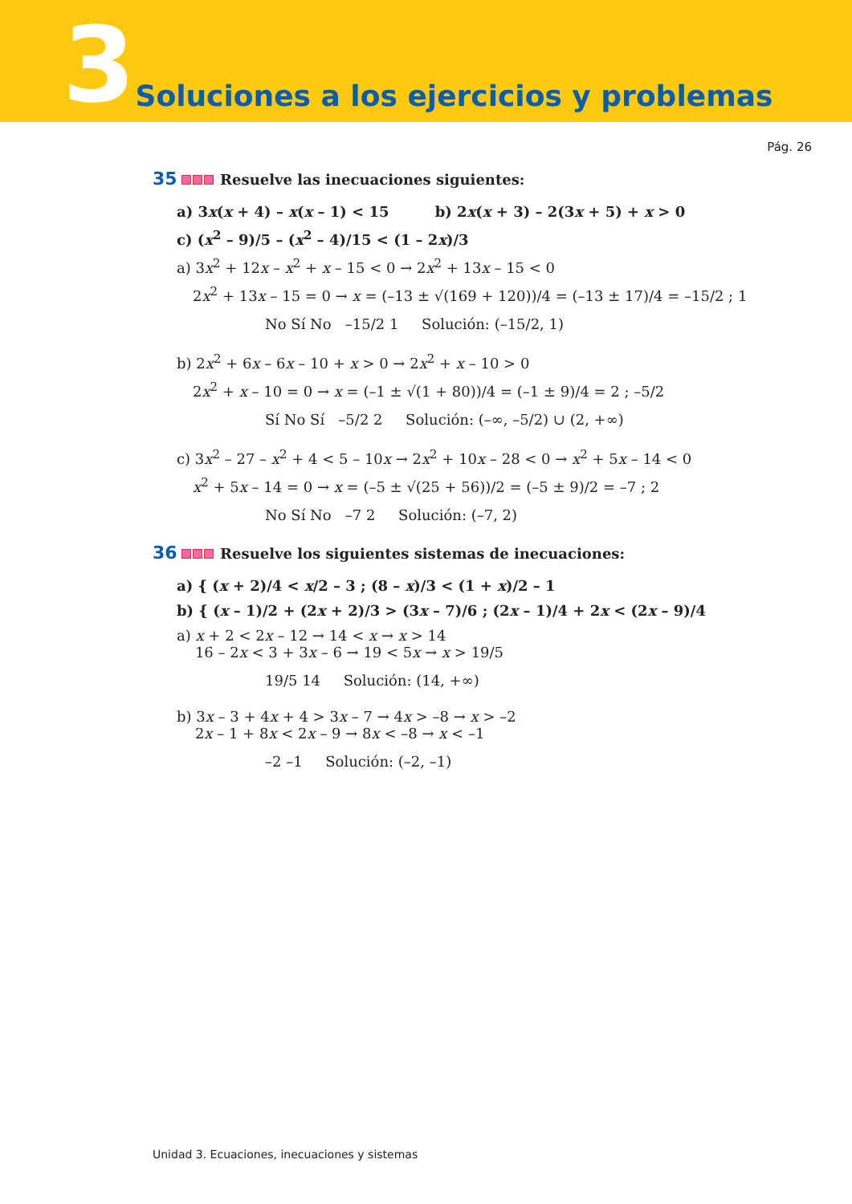3 Soluciones a los ejercicios y problemas
Pág. 26
35 Resuelve las inecuaciones siguientes:
a) 3x(x + 4) – x(x – 1) < 15 b) 2x(x + 3) – 2(3x + 5) + x > 0
c) (x<sup>2</sup> – 9)/5 – (x<sup>2</sup> – 4)/15 < (1 – 2x)/3
a) 3x<sup>2</sup> + 12x – x<sup>2</sup> + x – 15 < 0 → 2x<sup>2</sup> + 13x – 15 < 0
2x<sup>2</sup> + 13x – 15 = 0 → x = (–13 ± √(169 + 120))/4 = (–13 ± 17)/4 = –15/2 ; 1
No Sí No –15/2 1 Solución: (–15/2, 1)
b) 2x<sup>2</sup> + 6x – 6x – 10 + x > 0 → 2x<sup>2</sup> + x – 10 > 0
2x<sup>2</sup> + x – 10 = 0 → x = (–1 ± √(1 + 80))/4 = (–1 ± 9)/4 = 2 ; –5/2
Sí No Sí –5/2 2 Solución: (–∞, –5/2) ∪ (2, +∞)
c) 3x<sup>2</sup> – 27 – x<sup>2</sup> + 4 < 5 – 10x → 2x<sup>2</sup> + 10x – 28 < 0 → x<sup>2</sup> + 5x – 14 < 0
x<sup>2</sup> + 5x – 14 = 0 → x = (–5 ± √(25 + 56))/2 = (–5 ± 9)/2 = –7 ; 2
No Sí No –7 2 Solución: (–7, 2)
36 Resuelve los siguientes sistemas de inecuaciones:
a) { (x + 2)/4 < x/2 – 3 ; (8 – x)/3 < (1 + x)/2 – 1
b) { (x – 1)/2 + (2x + 2)/3 > (3x – 7)/6 ; (2x – 1)/4 + 2x < (2x – 9)/4
a) x + 2 < 2x – 12 → 14 < x → x > 14
16 – 2x < 3 + 3x – 6 → 19 < 5x → x > 19/5
19/5 14 Solución: (14, +∞)
b) 3x – 3 + 4x + 4 > 3x – 7 → 4x > –8 → x > –2
2x – 1 + 8x < 2x – 9 → 8x < –8 → x < –1
–2 –1 Solución: (–2, –1)
Unidad 3. Ecuaciones, inecuaciones y sistemas